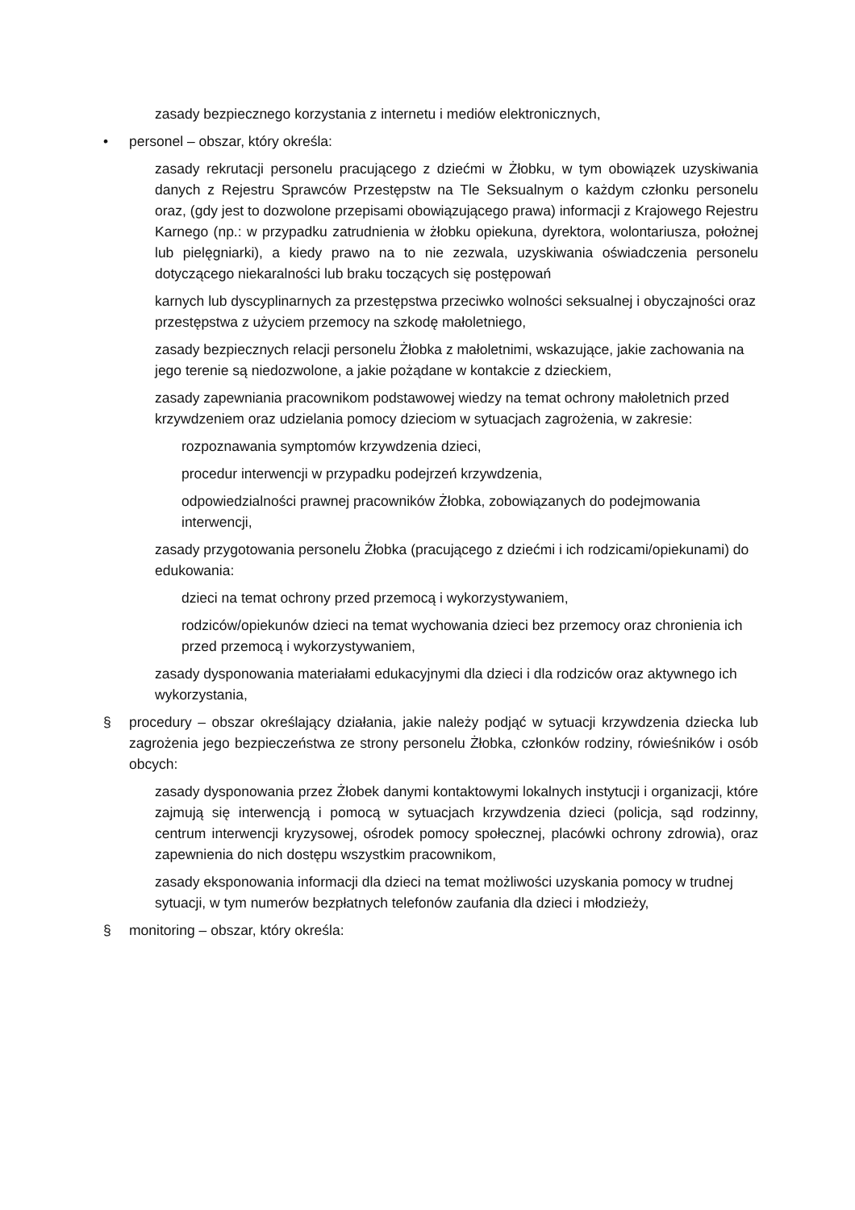zasady bezpiecznego korzystania z internetu i mediów elektronicznych,
• personel – obszar, który określa:
zasady rekrutacji personelu pracującego z dziećmi w Żłobku, w tym obowiązek uzyskiwania danych z Rejestru Sprawców Przestępstw na Tle Seksualnym o każdym członku personelu oraz, (gdy jest to dozwolone przepisami obowiązującego prawa) informacji z Krajowego Rejestru Karnego (np.: w przypadku zatrudnienia w żłobku opiekuna, dyrektora, wolontariusza, położnej lub pielęgniarki), a kiedy prawo na to nie zezwala, uzyskiwania oświadczenia personelu dotyczącego niekaralności lub braku toczących się postępowań
karnych lub dyscyplinarnych za przestępstwa przeciwko wolności seksualnej i obyczajności oraz przestępstwa z użyciem przemocy na szkodę małoletniego,
zasady bezpiecznych relacji personelu Żłobka z małoletnimi, wskazujące, jakie zachowania na jego terenie są niedozwolone, a jakie pożądane w kontakcie z dzieckiem,
zasady zapewniania pracownikom podstawowej wiedzy na temat ochrony małoletnich przed krzywdzeniem oraz udzielania pomocy dzieciom w sytuacjach zagrożenia, w zakresie:
rozpoznawania symptomów krzywdzenia dzieci,
procedur interwencji w przypadku podejrzeń krzywdzenia,
odpowiedzialności prawnej pracowników Żłobka, zobowiązanych do podejmowania interwencji,
zasady przygotowania personelu Żłobka (pracującego z dziećmi i ich rodzicami/opiekunami) do edukowania:
dzieci na temat ochrony przed przemocą i wykorzystywaniem,
rodziców/opiekunów dzieci na temat wychowania dzieci bez przemocy oraz chronienia ich przed przemocą i wykorzystywaniem,
zasady dysponowania materiałami edukacyjnymi dla dzieci i dla rodziców oraz aktywnego ich wykorzystania,
§ procedury – obszar określający działania, jakie należy podjąć w sytuacji krzywdzenia dziecka lub zagrożenia jego bezpieczeństwa ze strony personelu Żłobka, członków rodziny, rówieśników i osób obcych:
zasady dysponowania przez Żłobek danymi kontaktowymi lokalnych instytucji i organizacji, które zajmują się interwencją i pomocą w sytuacjach krzywdzenia dzieci (policja, sąd rodzinny, centrum interwencji kryzysowej, ośrodek pomocy społecznej, placówki ochrony zdrowia), oraz zapewnienia do nich dostępu wszystkim pracownikom,
zasady eksponowania informacji dla dzieci na temat możliwości uzyskania pomocy w trudnej sytuacji, w tym numerów bezpłatnych telefonów zaufania dla dzieci i młodzieży,
§ monitoring – obszar, który określa: